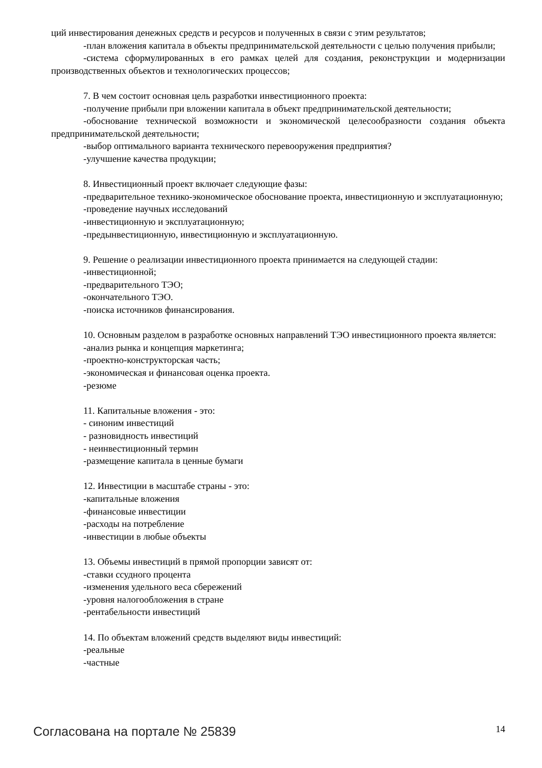ций инвестирования денежных средств и ресурсов и полученных в связи с этим результатов;
-план вложения капитала в объекты предпринимательской деятельности с целью получения прибыли;
-система сформулированных в его рамках целей для создания, реконструкции и модернизации производственных объектов и технологических процессов;
7. В чем состоит основная цель разработки инвестиционного проекта:
-получение прибыли при вложении капитала в объект предпринимательской деятельности;
-обоснование технической возможности и экономической целесообразности создания объекта предпринимательской деятельности;
-выбор оптимального варианта технического перевооружения предприятия?
-улучшение качества продукции;
8. Инвестиционный проект включает следующие фазы:
-предварительное технико-экономическое обоснование проекта, инвестиционную и эксплуатационную;
-проведение научных исследований
-инвестиционную и эксплуатационную;
-предынвестиционную, инвестиционную и эксплуатационную.
9. Решение о реализации инвестиционного проекта принимается на следующей стадии:
-инвестиционной;
-предварительного ТЭО;
-окончательного ТЭО.
-поиска источников финансирования.
10. Основным разделом в разработке основных направлений ТЭО инвестиционного проекта является:
-анализ рынка и концепция маркетинга;
-проектно-конструкторская часть;
-экономическая и финансовая оценка проекта.
-резюме
11. Капитальные вложения - это:
- синоним инвестиций
- разновидность инвестиций
- неинвестиционный термин
-размещение капитала в ценные бумаги
12. Инвестиции в масштабе страны - это:
-капитальные вложения
-финансовые инвестиции
-расходы на потребление
-инвестиции в любые объекты
13. Объемы инвестиций в прямой пропорции зависят от:
-ставки ссудного процента
-изменения удельного веса сбережений
-уровня налогообложения в стране
-рентабельности инвестиций
14. По объектам вложений средств выделяют виды инвестиций:
-реальные
-частные
Согласована на портале № 25839 14